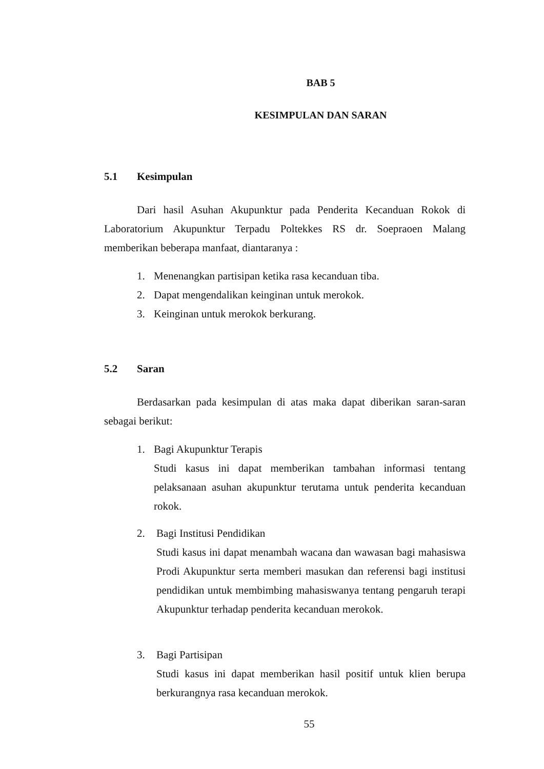BAB 5
KESIMPULAN DAN SARAN
5.1 Kesimpulan
Dari hasil Asuhan Akupunktur pada Penderita Kecanduan Rokok di Laboratorium Akupunktur Terpadu Poltekkes RS dr. Soepraoen Malang memberikan beberapa manfaat, diantaranya :
1. Menenangkan partisipan ketika rasa kecanduan tiba.
2. Dapat mengendalikan keinginan untuk merokok.
3. Keinginan untuk merokok berkurang.
5.2 Saran
Berdasarkan pada kesimpulan di atas maka dapat diberikan saran-saran sebagai berikut:
1. Bagi Akupunktur Terapis
Studi kasus ini dapat memberikan tambahan informasi tentang pelaksanaan asuhan akupunktur terutama untuk penderita kecanduan rokok.
2. Bagi Institusi Pendidikan
Studi kasus ini dapat menambah wacana dan wawasan bagi mahasiswa Prodi Akupunktur serta memberi masukan dan referensi bagi institusi pendidikan untuk membimbing mahasiswanya tentang pengaruh terapi Akupunktur terhadap penderita kecanduan merokok.
3. Bagi Partisipan
Studi kasus ini dapat memberikan hasil positif untuk klien berupa berkurangnya rasa kecanduan merokok.
55